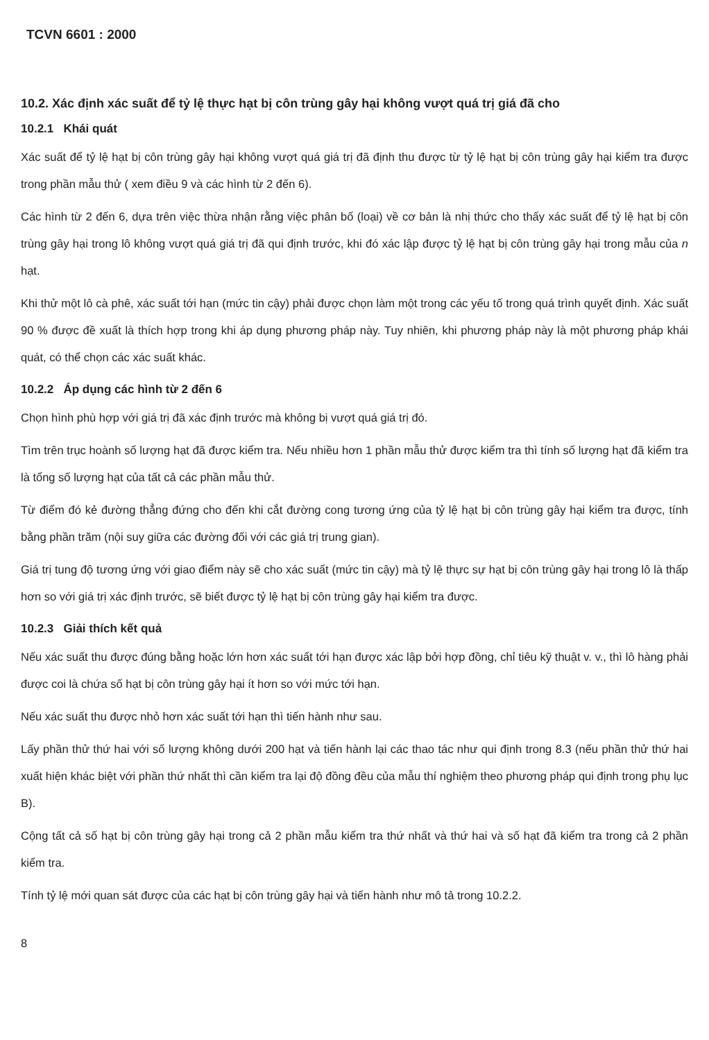TCVN 6601 : 2000
10.2. Xác định xác suất để tỷ lệ thực hạt bị côn trùng gây hại không vượt quá trị giá đã cho
10.2.1 Khái quát
Xác suất để tỷ lệ hạt bị côn trùng gây hại không vượt quá giá trị đã định thu được từ tỷ lệ hạt bị côn trùng gây hại kiểm tra được trong phần mẫu thử ( xem điều 9 và các hình từ 2 đến 6).
Các hình từ 2 đến 6, dựa trên việc thừa nhận rằng việc phân bố (loại) về cơ bản là nhị thức cho thấy xác suất để tỷ lệ hạt bị côn trùng gây hại trong lô không vượt quá giá trị đã qui định trước, khi đó xác lập được tỷ lệ hạt bị côn trùng gây hại trong mẫu của n hạt.
Khi thử một lô cà phê, xác suất tới hạn (mức tin cậy) phải được chọn làm một trong các yếu tố trong quá trình quyết định. Xác suất 90 % được đề xuất là thích hợp trong khi áp dụng phương pháp này. Tuy nhiên, khi phương pháp này là một phương pháp khái quát, có thể chọn các xác suất khác.
10.2.2 Áp dụng các hình từ 2 đến 6
Chọn hình phù hợp với giá trị đã xác định trước mà không bị vượt quá giá trị đó.
Tìm trên trục hoành số lượng hạt đã được kiểm tra. Nếu nhiều hơn 1 phần mẫu thử được kiểm tra thì tính số lượng hạt đã kiểm tra là tổng số lượng hạt của tất cả các phần mẫu thử.
Từ điểm đó kẻ đường thẳng đứng cho đến khi cắt đường cong tương ứng của tỷ lệ hạt bị côn trùng gây hại kiểm tra được, tính bằng phần trăm (nội suy giữa các đường đối với các giá trị trung gian).
Giá trị tung độ tương ứng với giao điểm này sẽ cho xác suất (mức tin cậy) mà tỷ lệ thực sự hạt bị côn trùng gây hại trong lô là thấp hơn so với giá trị xác định trước, sẽ biết được tỷ lệ hạt bị côn trùng gây hại kiểm tra được.
10.2.3 Giải thích kết quả
Nếu xác suất thu được đúng bằng hoặc lớn hơn xác suất tới hạn được xác lập bởi hợp đồng, chỉ tiêu kỹ thuật v. v., thì lô hàng phải được coi là chứa số hạt bị côn trùng gây hại ít hơn so với mức tới hạn.
Nếu xác suất thu được nhỏ hơn xác suất tới hạn thì tiến hành như sau.
Lấy phần thử thứ hai với số lượng không dưới 200 hạt và tiến hành lại các thao tác như qui định trong 8.3 (nếu phần thử thứ hai xuất hiện khác biệt với phần thứ nhất thì cần kiểm tra lại độ đồng đều của mẫu thí nghiệm theo phương pháp qui định trong phụ lục B).
Cộng tất cả số hạt bị côn trùng gây hại trong cả 2 phần mẫu kiểm tra thứ nhất và thứ hai và số hạt đã kiểm tra trong cả 2 phần kiểm tra.
Tính tỷ lệ mới quan sát được của các hạt bị côn trùng gây hại và tiến hành như mô tả trong 10.2.2.
8